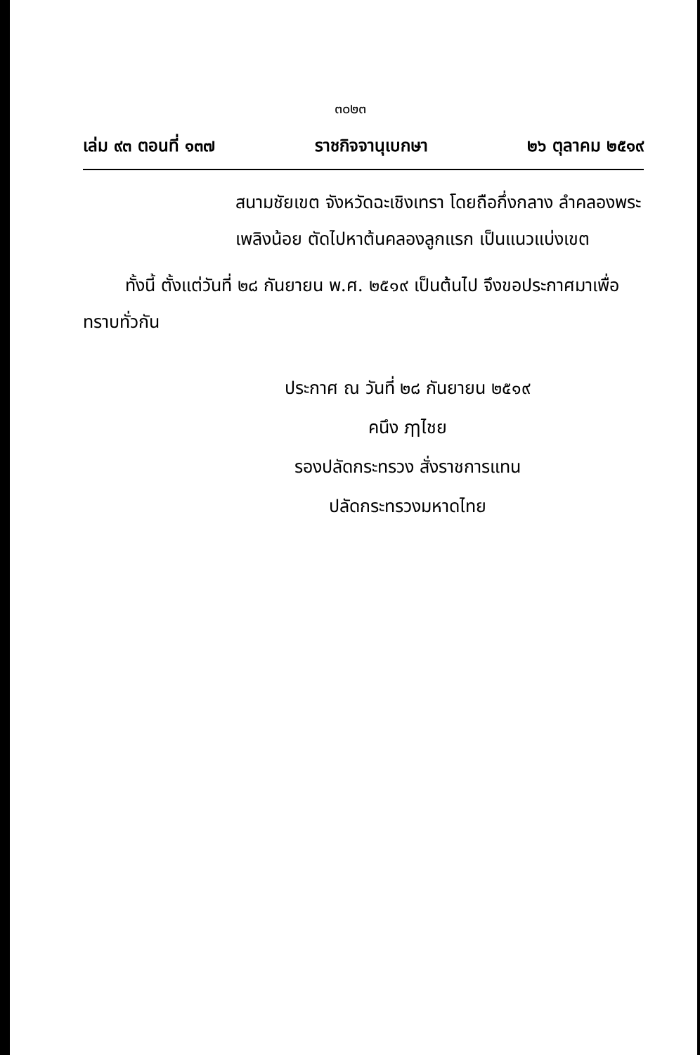๓๐๒๓
เล่ม ๙๓ ตอนที่ ๑๓๗ ราชกิจจานุเบกษา ๒๖ ตุลาคม ๒๕๑๙
สนามชัยเขต จังหวัดฉะเชิงเทรา โดยถือกึ่งกลาง ลำคลองพระเพลิงน้อย ตัดไปหาต้นคลองลูกแรก เป็นแนวแบ่งเขต
ทั้งนี้ ตั้งแต่วันที่ ๒๘ กันยายน พ.ศ. ๒๕๑๙ เป็นต้นไป จึงขอประกาศมาเพื่อทราบทั่วกัน
ประกาศ ณ วันที่ ๒๘ กันยายน ๒๕๑๙
คนึง ฦๅไชย
รองปลัดกระทรวง สั่งราชการแทน
ปลัดกระทรวงมหาดไทย